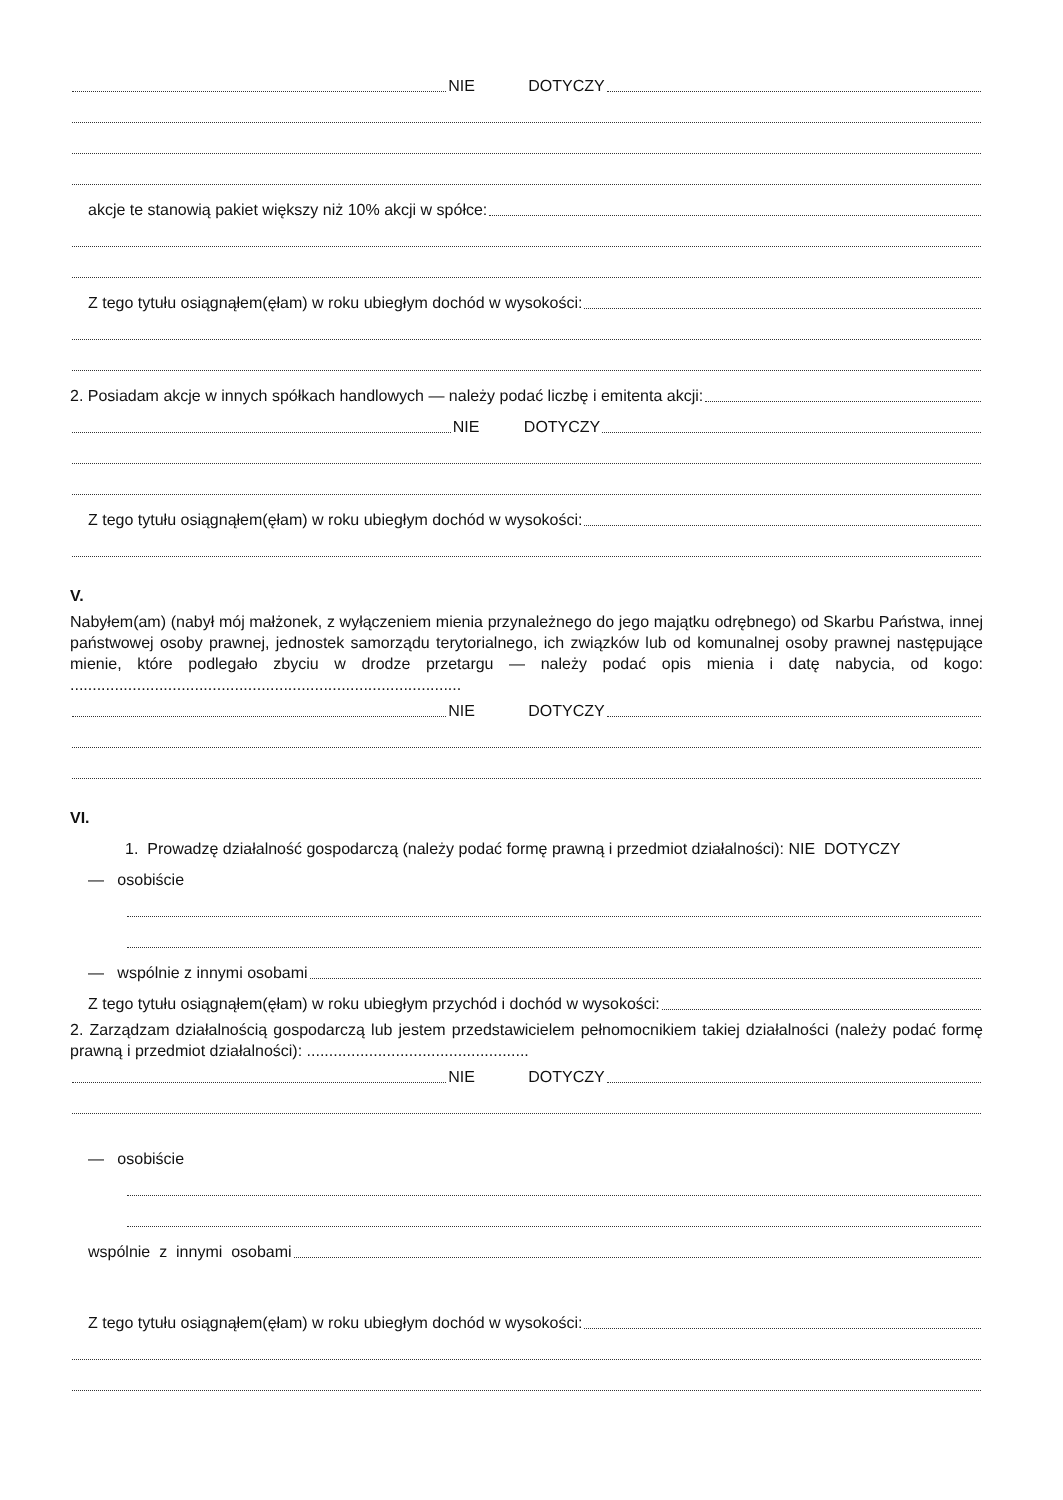NIE DOTYCZY
akcje te stanowią pakiet większy niż 10% akcji w spółce:
Z tego tytułu osiągnąłem(ęłam) w roku ubiegłym dochód w wysokości:
2. Posiadam akcje w innych spółkach handlowych — należy podać liczbę i emitenta akcji:
NIE DOTYCZY
Z tego tytułu osiągnąłem(ęłam) w roku ubiegłym dochód w wysokości:
V.
Nabyłem(am) (nabył mój małżonek, z wyłączeniem mienia przynależnego do jego majątku odrębnego) od Skarbu Państwa, innej państwowej osoby prawnej, jednostek samorządu terytorialnego, ich związków lub od komunalnej osoby prawnej następujące mienie, które podlegało zbyciu w drodze przetargu — należy podać opis mienia i datę nabycia, od kogo: ........................................................................................
NIE DOTYCZY
VI.
1. Prowadzę działalność gospodarczą (należy podać formę prawną i przedmiot działalności): NIE DOTYCZY
— osobiście
— wspólnie z innymi osobami
Z tego tytułu osiągnąłem(ęłam) w roku ubiegłym przychód i dochód w wysokości:
2. Zarządzam działalnością gospodarczą lub jestem przedstawicielem pełnomocnikiem takiej działalności (należy podać formę prawną i przedmiot działalności): ..................................................
NIE DOTYCZY
— osobiście
wspólnie z innymi osobami
Z tego tytułu osiągnąłem(ęłam) w roku ubiegłym dochód w wysokości: